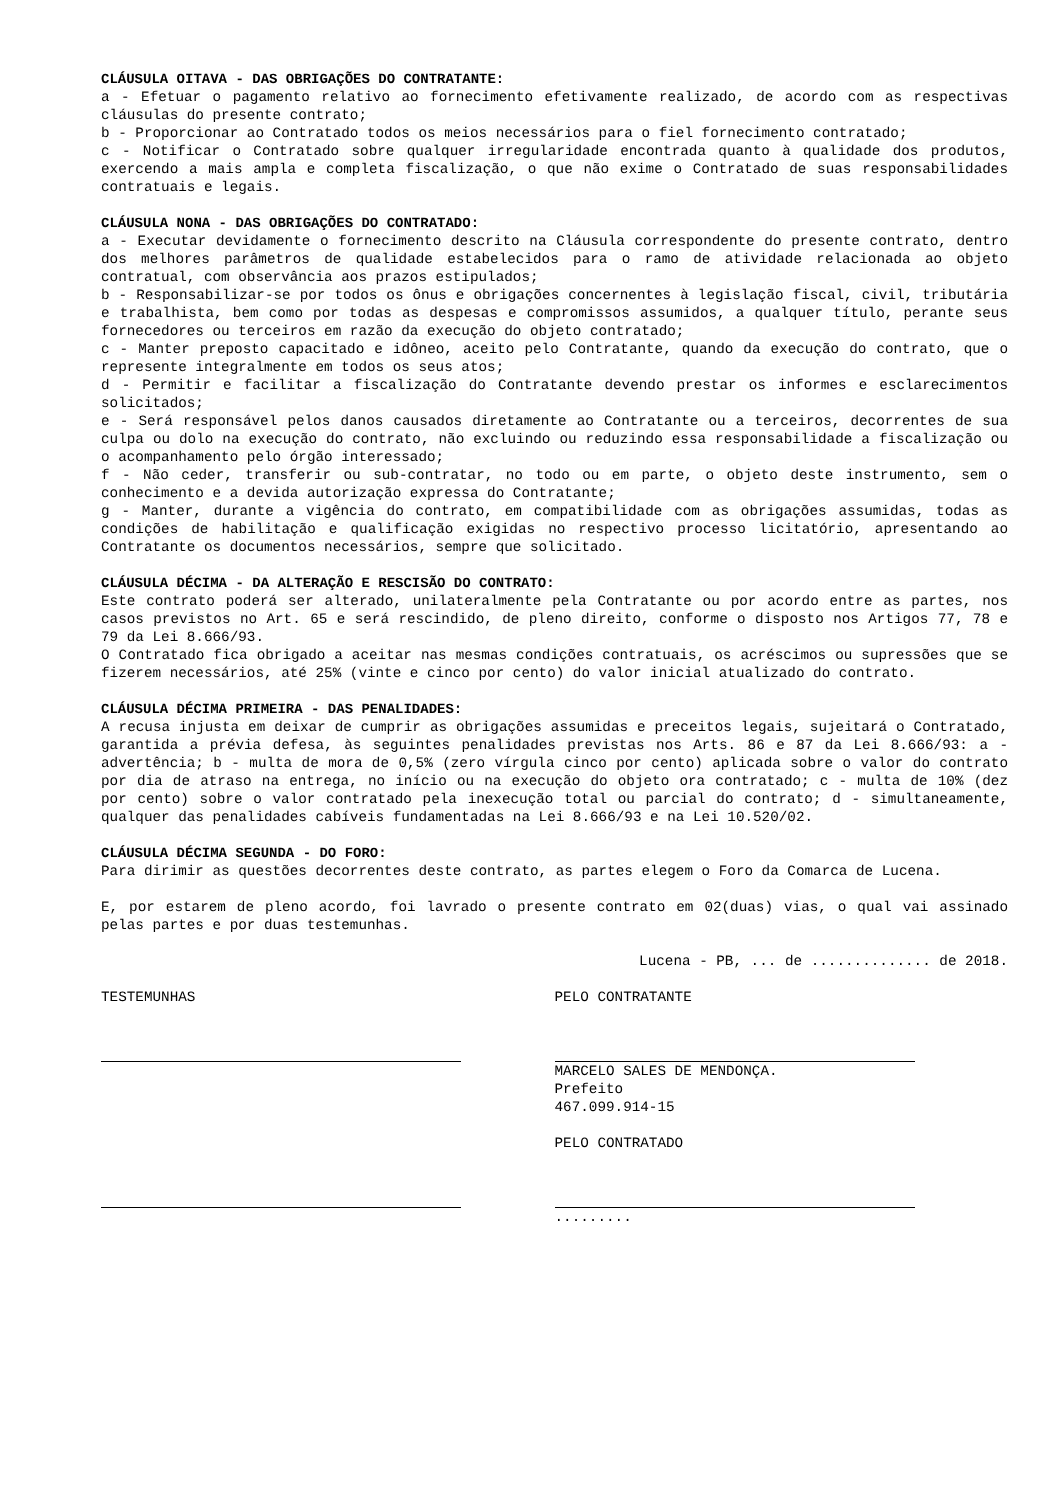CLÁUSULA OITAVA - DAS OBRIGAÇÕES DO CONTRATANTE:
a - Efetuar o pagamento relativo ao fornecimento efetivamente realizado, de acordo com as respectivas cláusulas do presente contrato;
b - Proporcionar ao Contratado todos os meios necessários para o fiel fornecimento contratado;
c - Notificar o Contratado sobre qualquer irregularidade encontrada quanto à qualidade dos produtos, exercendo a mais ampla e completa fiscalização, o que não exime o Contratado de suas responsabilidades contratuais e legais.
CLÁUSULA NONA - DAS OBRIGAÇÕES DO CONTRATADO:
a - Executar devidamente o fornecimento descrito na Cláusula correspondente do presente contrato, dentro dos melhores parâmetros de qualidade estabelecidos para o ramo de atividade relacionada ao objeto contratual, com observância aos prazos estipulados;
b - Responsabilizar-se por todos os ônus e obrigações concernentes à legislação fiscal, civil, tributária e trabalhista, bem como por todas as despesas e compromissos assumidos, a qualquer título, perante seus fornecedores ou terceiros em razão da execução do objeto contratado;
c - Manter preposto capacitado e idôneo, aceito pelo Contratante, quando da execução do contrato, que o represente integralmente em todos os seus atos;
d - Permitir e facilitar a fiscalização do Contratante devendo prestar os informes e esclarecimentos solicitados;
e - Será responsável pelos danos causados diretamente ao Contratante ou a terceiros, decorrentes de sua culpa ou dolo na execução do contrato, não excluindo ou reduzindo essa responsabilidade a fiscalização ou o acompanhamento pelo órgão interessado;
f - Não ceder, transferir ou sub-contratar, no todo ou em parte, o objeto deste instrumento, sem o conhecimento e a devida autorização expressa do Contratante;
g - Manter, durante a vigência do contrato, em compatibilidade com as obrigações assumidas, todas as condições de habilitação e qualificação exigidas no respectivo processo licitatório, apresentando ao Contratante os documentos necessários, sempre que solicitado.
CLÁUSULA DÉCIMA - DA ALTERAÇÃO E RESCISÃO DO CONTRATO:
Este contrato poderá ser alterado, unilateralmente pela Contratante ou por acordo entre as partes, nos casos previstos no Art. 65 e será rescindido, de pleno direito, conforme o disposto nos Artigos 77, 78 e 79 da Lei 8.666/93.
O Contratado fica obrigado a aceitar nas mesmas condições contratuais, os acréscimos ou supressões que se fizerem necessários, até 25% (vinte e cinco por cento) do valor inicial atualizado do contrato.
CLÁUSULA DÉCIMA PRIMEIRA - DAS PENALIDADES:
A recusa injusta em deixar de cumprir as obrigações assumidas e preceitos legais, sujeitará o Contratado, garantida a prévia defesa, às seguintes penalidades previstas nos Arts. 86 e 87 da Lei 8.666/93: a - advertência; b - multa de mora de 0,5% (zero vírgula cinco por cento) aplicada sobre o valor do contrato por dia de atraso na entrega, no início ou na execução do objeto ora contratado; c - multa de 10% (dez por cento) sobre o valor contratado pela inexecução total ou parcial do contrato; d - simultaneamente, qualquer das penalidades cabíveis fundamentadas na Lei 8.666/93 e na Lei 10.520/02.
CLÁUSULA DÉCIMA SEGUNDA - DO FORO:
Para dirimir as questões decorrentes deste contrato, as partes elegem o Foro da Comarca de Lucena.
E, por estarem de pleno acordo, foi lavrado o presente contrato em 02(duas) vias, o qual vai assinado pelas partes e por duas testemunhas.
Lucena - PB, ... de .............. de 2018.
TESTEMUNHAS PELO CONTRATANTE
MARCELO SALES DE MENDONÇA.
Prefeito
467.099.914-15
PELO CONTRATADO
.........